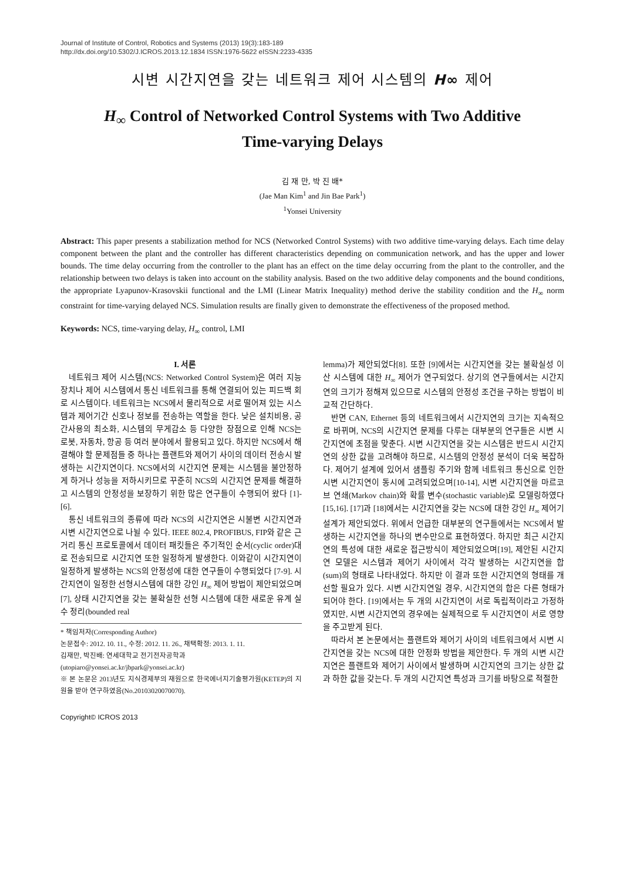Journal of Institute of Control, Robotics and Systems (2013) 19(3):183-189
http://dx.doi.org/10.5302/J.ICROS.2013.12.1834 ISSN:1976-5622 eISSN:2233-4335
시변 시간지연을 갖는 네트워크 제어 시스템의 H∞ 제어
H<sub>∞</sub> Control of Networked Control Systems with Two Additive
Time-varying Delays
김 재 만, 박 진 배*
(Jae Man Kim<sup>1</sup> and Jin Bae Park<sup>1</sup>)
<sup>1</sup> Yonsei University
Abstract: This paper presents a stabilization method for NCS (Networked Control Systems) with two additive time-varying delays. Each time delay component between the plant and the controller has different characteristics depending on communication network, and has the upper and lower bounds. The time delay occurring from the controller to the plant has an effect on the time delay occurring from the plant to the controller, and the relationship between two delays is taken into account on the stability analysis. Based on the two additive delay components and the bound conditions, the appropriate Lyapunov-Krasovskii functional and the LMI (Linear Matrix Inequality) method derive the stability condition and the H<sub>∞</sub> norm constraint for time-varying delayed NCS. Simulation results are finally given to demonstrate the effectiveness of the proposed method.
Keywords: NCS, time-varying delay, H<sub>∞</sub> control, LMI
I. 서론
네트워크 제어 시스템(NCS: Networked Control System)은 여러 지능 장치나 제어 시스템에서 통신 네트워크를 통해 연결되어 있는 피드백 회로 시스템이다. 네트워크는 NCS에서 물리적으로 서로 떨어져 있는 시스템과 제어기간 신호나 정보를 전송하는 역할을 한다. 낮은 설치비용, 공간사용의 최소화, 시스템의 무게감소 등 다양한 장점으로 인해 NCS는 로봇, 자동차, 항공 등 여러 분야에서 활용되고 있다. 하지만 NCS에서 해결해야 할 문제점들 중 하나는 플랜트와 제어기 사이의 데이터 전송시 발생하는 시간지연이다. NCS에서의 시간지연 문제는 시스템을 불안정하게 하거나 성능을 저하시키므로 꾸준히 NCS의 시간지연 문제를 해결하고 시스템의 안정성을 보장하기 위한 많은 연구들이 수행되어 왔다 [1]-[6].
통신 네트워크의 종류에 따라 NCS의 시간지연은 시불변 시간지연과 시변 시간지연으로 나뉠 수 있다. IEEE 802.4, PROFIBUS, FIP와 같은 근거리 통신 프로토콜에서 데이터 패킷들은 주기적인 순서(cyclic order)대로 전송되므로 시간지연 또한 일정하게 발생한다. 이와같이 시간지연이 일정하게 발생하는 NCS의 안정성에 대한 연구들이 수행되었다 [7-9]. 시간지연이 일정한 선형시스템에 대한 강인 H<sub>∞</sub> 제어 방법이 제안되었으며[7], 상태 시간지연을 갖는 불확실한 선형 시스템에 대한 새로운 유계 실수 정리(bounded real
* 책임저자(Corresponding Author)
논문접수: 2012. 10. 11., 수정: 2012. 11. 26., 채택확정: 2013. 1. 11.
김재만, 박진배: 연세대학교 전기전자공학과
(utopiaro@yonsei.ac.kr/jbpark@yonsei.ac.kr)
※ 본 논문은 2013년도 지식경제부의 재원으로 한국에너지기술평가원(KETEP)의 지원을 받아 연구하였음(No.20103020070070).
Copyright© ICROS 2013
lemma)가 제안되었다[8]. 또한 [9]에서는 시간지연을 갖는 불확실성 이산 시스템에 대한 H<sub>∞</sub> 제어가 연구되었다. 상기의 연구들에서는 시간지연의 크기가 정해져 있으므로 시스템의 안정성 조건을 구하는 방법이 비교적 간단하다.
반면 CAN, Ethernet 등의 네트워크에서 시간지연의 크기는 지속적으로 바뀌며, NCS의 시간지연 문제를 다루는 대부분의 연구들은 시변 시간지연에 초점을 맞춘다. 시변 시간지연을 갖는 시스템은 반드시 시간지연의 상한 값을 고려해야 하므로, 시스템의 안정성 분석이 더욱 복잡하다. 제어기 설계에 있어서 샘플링 주기와 함께 네트워크 통신으로 인한 시변 시간지연이 동시에 고려되었으며[10-14], 시변 시간지연을 마르코브 연쇄(Markov chain)와 확률 변수(stochastic variable)로 모델링하였다[15,16]. [17]과 [18]에서는 시간지연을 갖는 NCS에 대한 강인 H<sub>∞</sub> 제어기 설계가 제안되었다. 위에서 언급한 대부분의 연구들에서는 NCS에서 발생하는 시간지연을 하나의 변수만으로 표현하였다. 하지만 최근 시간지연의 특성에 대한 새로운 접근방식이 제안되었으며[19], 제안된 시간지연 모델은 시스템과 제어기 사이에서 각각 발생하는 시간지연을 합 (sum)의 형태로 나타내었다. 하지만 이 결과 또한 시간지연의 형태를 개선할 필요가 있다. 시변 시간지연일 경우, 시간지연의 합은 다른 형태가 되어야 한다. [19]에서는 두 개의 시간지연이 서로 독립적이라고 가정하였지만, 시변 시간지연의 경우에는 실제적으로 두 시간지연이 서로 영향을 주고받게 된다.
따라서 본 논문에서는 플랜트와 제어기 사이의 네트워크에서 시변 시간지연을 갖는 NCS에 대한 안정화 방법을 제안한다. 두 개의 시변 시간지연은 플랜트와 제어기 사이에서 발생하며 시간지연의 크기는 상한 값과 하한 값을 갖는다. 두 개의 시간지연 특성과 크기를 바탕으로 적절한